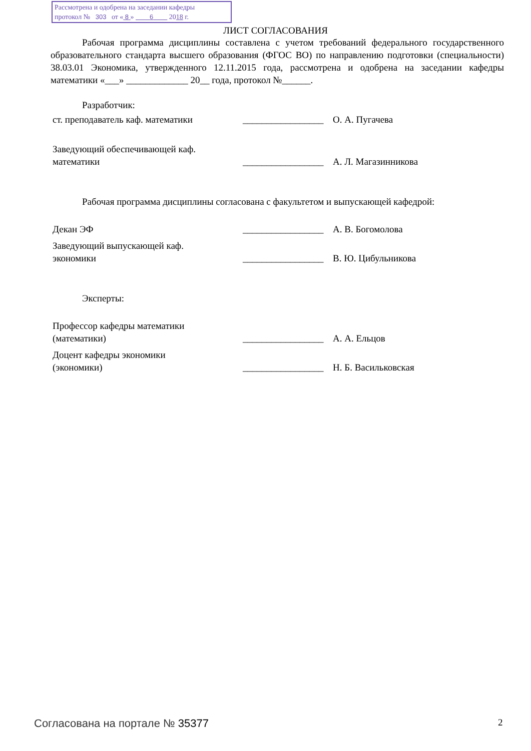Рассмотрена и одобрена на заседании кафедры
протокол № 303 от « 8 » 6 2018 г.
ЛИСТ СОГЛАСОВАНИЯ
Рабочая программа дисциплины составлена с учетом требований федерального государственного образовательного стандарта высшего образования (ФГОС ВО) по направлению подготовки (специальности) 38.03.01 Экономика, утвержденного 12.11.2015 года, рассмотрена и одобрена на заседании кафедры математики «___» _____________ 20__ года, протокол №______.
Разработчик:
| ст. преподаватель каф. математики | _________________ | О. А. Пугачева |
| Заведующий обеспечивающей каф. математики | _________________ | А. Л. Магазинникова |
Рабочая программа дисциплины согласована с факультетом и выпускающей кафедрой:
| Декан ЭФ | _________________ | А. В. Богомолова |
| Заведующий выпускающей каф. экономики | _________________ | В. Ю. Цибульникова |
Эксперты:
| Профессор кафедры математики (математики) | _________________ | А. А. Ельцов |
| Доцент кафедры экономики (экономики) | _________________ | Н. Б. Васильковская |
Согласована на портале № 35377 2